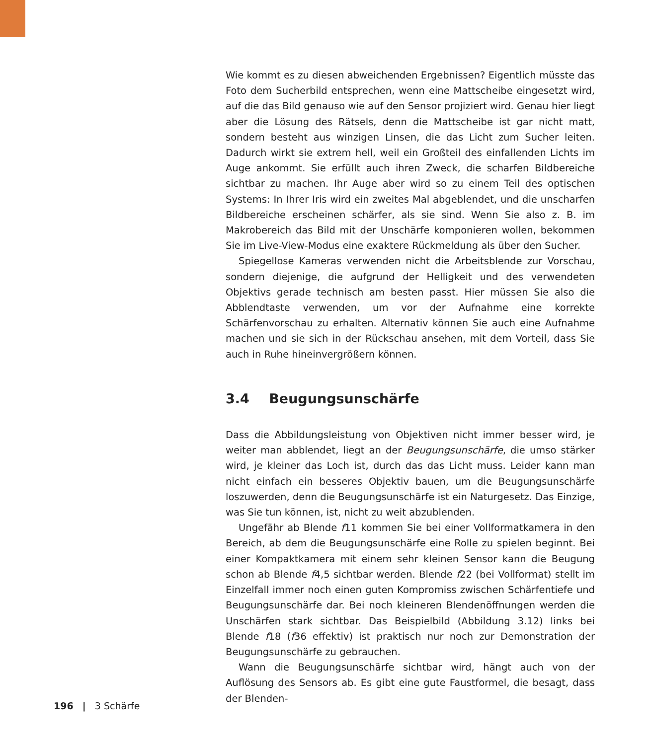Wie kommt es zu diesen abweichenden Ergebnissen? Eigentlich müsste das Foto dem Sucherbild entsprechen, wenn eine Mattscheibe eingesetzt wird, auf die das Bild genauso wie auf den Sensor projiziert wird. Genau hier liegt aber die Lösung des Rätsels, denn die Mattscheibe ist gar nicht matt, sondern besteht aus winzigen Linsen, die das Licht zum Sucher leiten. Dadurch wirkt sie extrem hell, weil ein Großteil des einfallenden Lichts im Auge ankommt. Sie erfüllt auch ihren Zweck, die scharfen Bildbereiche sichtbar zu machen. Ihr Auge aber wird so zu einem Teil des optischen Systems: In Ihrer Iris wird ein zweites Mal abgeblendet, und die unscharfen Bildbereiche erscheinen schärfer, als sie sind. Wenn Sie also z. B. im Makrobereich das Bild mit der Unschärfe komponieren wollen, bekommen Sie im Live-View-Modus eine exaktere Rückmeldung als über den Sucher.
Spiegellose Kameras verwenden nicht die Arbeitsblende zur Vorschau, sondern diejenige, die aufgrund der Helligkeit und des verwendeten Objektivs gerade technisch am besten passt. Hier müssen Sie also die Abblendtaste verwenden, um vor der Aufnahme eine korrekte Schärfenvorschau zu erhalten. Alternativ können Sie auch eine Aufnahme machen und sie sich in der Rückschau ansehen, mit dem Vorteil, dass Sie auch in Ruhe hineinvergrößern können.
3.4 Beugungsunschärfe
Dass die Abbildungsleistung von Objektiven nicht immer besser wird, je weiter man abblendet, liegt an der Beugungsunschärfe, die umso stärker wird, je kleiner das Loch ist, durch das das Licht muss. Leider kann man nicht einfach ein besseres Objektiv bauen, um die Beugungsunschärfe loszuwerden, denn die Beugungsunschärfe ist ein Naturgesetz. Das Einzige, was Sie tun können, ist, nicht zu weit abzublenden.
Ungefähr ab Blende f11 kommen Sie bei einer Vollformatkamera in den Bereich, ab dem die Beugungsunschärfe eine Rolle zu spielen beginnt. Bei einer Kompaktkamera mit einem sehr kleinen Sensor kann die Beugung schon ab Blende f4,5 sichtbar werden. Blende f22 (bei Vollformat) stellt im Einzelfall immer noch einen guten Kompromiss zwischen Schärfentiefe und Beugungsunschärfe dar. Bei noch kleineren Blendenöffnungen werden die Unschärfen stark sichtbar. Das Beispielbild (Abbildung 3.12) links bei Blende f18 (f36 effektiv) ist praktisch nur noch zur Demonstration der Beugungsunschärfe zu gebrauchen.
Wann die Beugungsunschärfe sichtbar wird, hängt auch von der Auflösung des Sensors ab. Es gibt eine gute Faustformel, die besagt, dass der Blenden-
196 | 3 Schärfe